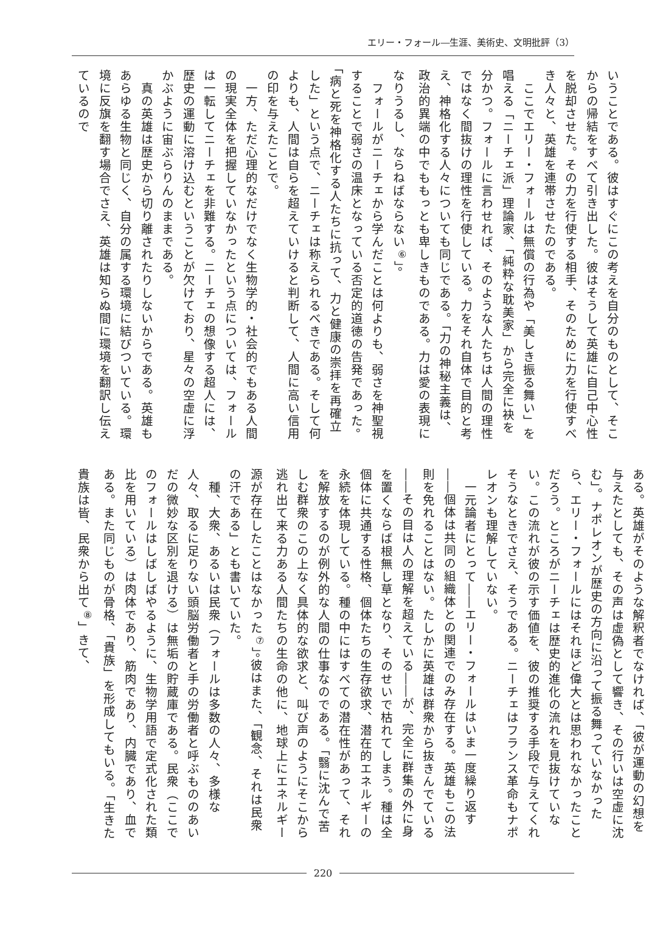エリー・フォール―生涯、美術史、文明批評（3）
いうことである。彼はすぐにこの考えを自分のものとして、そこからの帰結をすべて引き出した。彼はそうして英雄に自己中心性を脱却させた。その力を行使する相手、そのために力を行使すべき人々と、英雄を連帯させたのである。
　ここでエリー・フォールは無償の行為や「美しき振る舞い」を唱える「ニーチェ派」理論家、「純粋な耽美家」から完全に袂を分かつ。フォールに言わせれば、そのような人たちは人間の理性ではなく間抜けの理性を行使している。力をそれ自体で目的と考え、神格化する人々についても同じである。「力の神秘主義は、政治的異端の中でももっとも卑しきものである。力は愛の表現になりうるし、ならねばならない<sup>⑥</sup>」。
　フォールがニーチェから学んだことは何よりも、弱さを神聖視することで弱さの温床となっている否定的道徳の告発であった。「病と死を神格化する人たちに抗って、力と健康の崇拝を再確立した」という点で、ニーチェは称えられるべきである。そして何よりも、人間は自らを超えていけると判断して、人間に高い信用の印を与えたことで。
　一方、ただ心理的なだけでなく生物学的・社会的でもある人間の現実全体を把握していなかったという点については、フォールは一転してニーチェを非難する。ニーチェの想像する超人には、歴史の運動に溶け込むということが欠けており、星々の空虚に浮かぶように宙ぶらりんのままである。
　真の英雄は歴史から切り離されたりしないからである。英雄もあらゆる生物と同じく、自分の属する環境に結びついている。環境に反旗を翻す場合でさえ、英雄は知らぬ間に環境を翻訳し伝えているので
ある。英雄がそのような解釈者でなければ、「彼が運動の幻想を与えたとしても、その声は虚偽として響き、その行いは空虚に沈む」。ナポレオンが歴史の方向に沿って振る舞っていなかったら、エリー・フォールにはそれほど偉大とは思われなかったことだろう。ところがニーチェは歴史的進化の流れを見抜けていない。この流れが彼の示す価値を、彼の推奨する手段で与えてくれそうなときでさえ、そうである。ニーチェはフランス革命もナポレオンも理解していない。
　一元論者にとって――エリー・フォールはいま一度繰り返す――個体は共同の組織体との関連でのみ存在する。英雄もこの法則を免れることはない。たしかに英雄は群衆から抜きんでている――その目は人の理解を超えている――が、完全に群集の外に身を置くならば根無し草となり、そのせいで枯れてしまう。種は全個体に共通する性格、個体たちの生存欲求、潜在的エネルギーの永続を体現している。種の中にはすべての潜在性があって、それを解放するのが例外的な人間の仕事なのである。「翳に沈んで苦しむ群衆のこの上なく具体的な欲求と、叫び声のようにそこから逃れ出て来る力ある人間たちの生命の他に、地球上にエネルギー源が存在したことはなかった<sup>⑦</sup>」。彼はまた、「観念、それは民衆の汗である」とも書いていた。
　種、大衆、あるいは民衆（フォールは多数の人々、多様な人々、取るに足りない頭脳労働者と手の労働者と呼ぶもののあいだの微妙な区別を退ける）は無垢の貯蔵庫である。民衆（ここでのフォールはしばしばやるように、生物学用語で定式化された類比を用いている）は肉体であり、筋肉であり、内臓であり、血である。また同じものが骨格、「貴族」を形成してもいる。「生きた貴族は皆、民衆から出て<sup>⑧</sup>」きて、
220